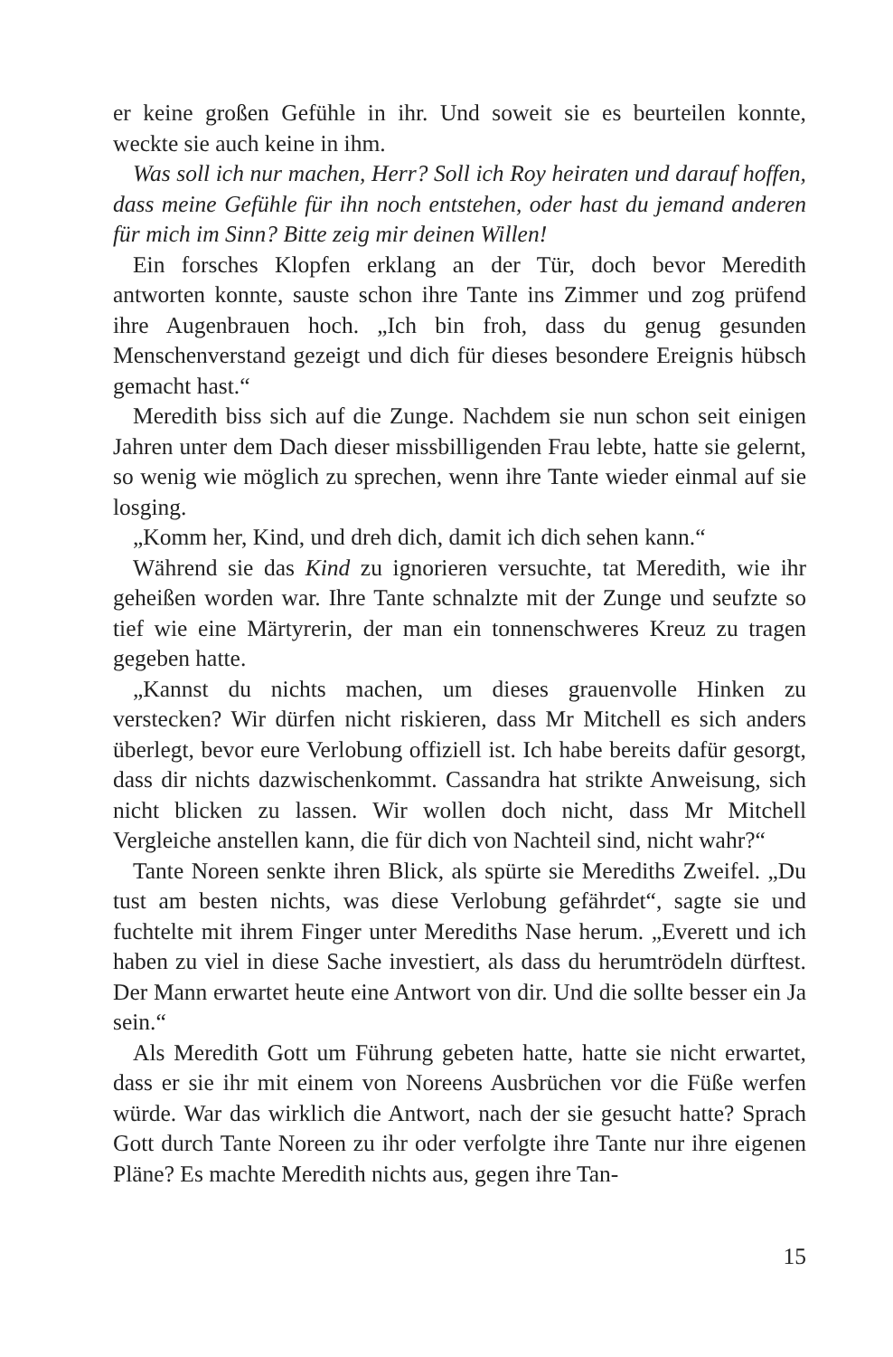er keine großen Gefühle in ihr. Und soweit sie es beurteilen konnte, weckte sie auch keine in ihm.
Was soll ich nur machen, Herr? Soll ich Roy heiraten und darauf hoffen, dass meine Gefühle für ihn noch entstehen, oder hast du jemand anderen für mich im Sinn? Bitte zeig mir deinen Willen!
Ein forsches Klopfen erklang an der Tür, doch bevor Meredith antworten konnte, sauste schon ihre Tante ins Zimmer und zog prüfend ihre Augenbrauen hoch. „Ich bin froh, dass du genug gesunden Menschenverstand gezeigt und dich für dieses besondere Ereignis hübsch gemacht hast.“
Meredith biss sich auf die Zunge. Nachdem sie nun schon seit einigen Jahren unter dem Dach dieser missbilligenden Frau lebte, hatte sie gelernt, so wenig wie möglich zu sprechen, wenn ihre Tante wieder einmal auf sie losging.
„Komm her, Kind, und dreh dich, damit ich dich sehen kann.“
Während sie das Kind zu ignorieren versuchte, tat Meredith, wie ihr geheißen worden war. Ihre Tante schnalzte mit der Zunge und seufzte so tief wie eine Märtyrerin, der man ein tonnenschweres Kreuz zu tragen gegeben hatte.
„Kannst du nichts machen, um dieses grauenvolle Hinken zu verstecken? Wir dürfen nicht riskieren, dass Mr Mitchell es sich anders überlegt, bevor eure Verlobung offiziell ist. Ich habe bereits dafür gesorgt, dass dir nichts dazwischenkommt. Cassandra hat strikte Anweisung, sich nicht blicken zu lassen. Wir wollen doch nicht, dass Mr Mitchell Vergleiche anstellen kann, die für dich von Nachteil sind, nicht wahr?“
Tante Noreen senkte ihren Blick, als spürte sie Merediths Zweifel. „Du tust am besten nichts, was diese Verlobung gefährdet“, sagte sie und fuchtelte mit ihrem Finger unter Merediths Nase herum. „Everett und ich haben zu viel in diese Sache investiert, als dass du herumtrödeln dürftest. Der Mann erwartet heute eine Antwort von dir. Und die sollte besser ein Ja sein.“
Als Meredith Gott um Führung gebeten hatte, hatte sie nicht erwartet, dass er sie ihr mit einem von Noreens Ausbrüchen vor die Füße werfen würde. War das wirklich die Antwort, nach der sie gesucht hatte? Sprach Gott durch Tante Noreen zu ihr oder verfolgte ihre Tante nur ihre eigenen Pläne? Es machte Meredith nichts aus, gegen ihre Tan-
15